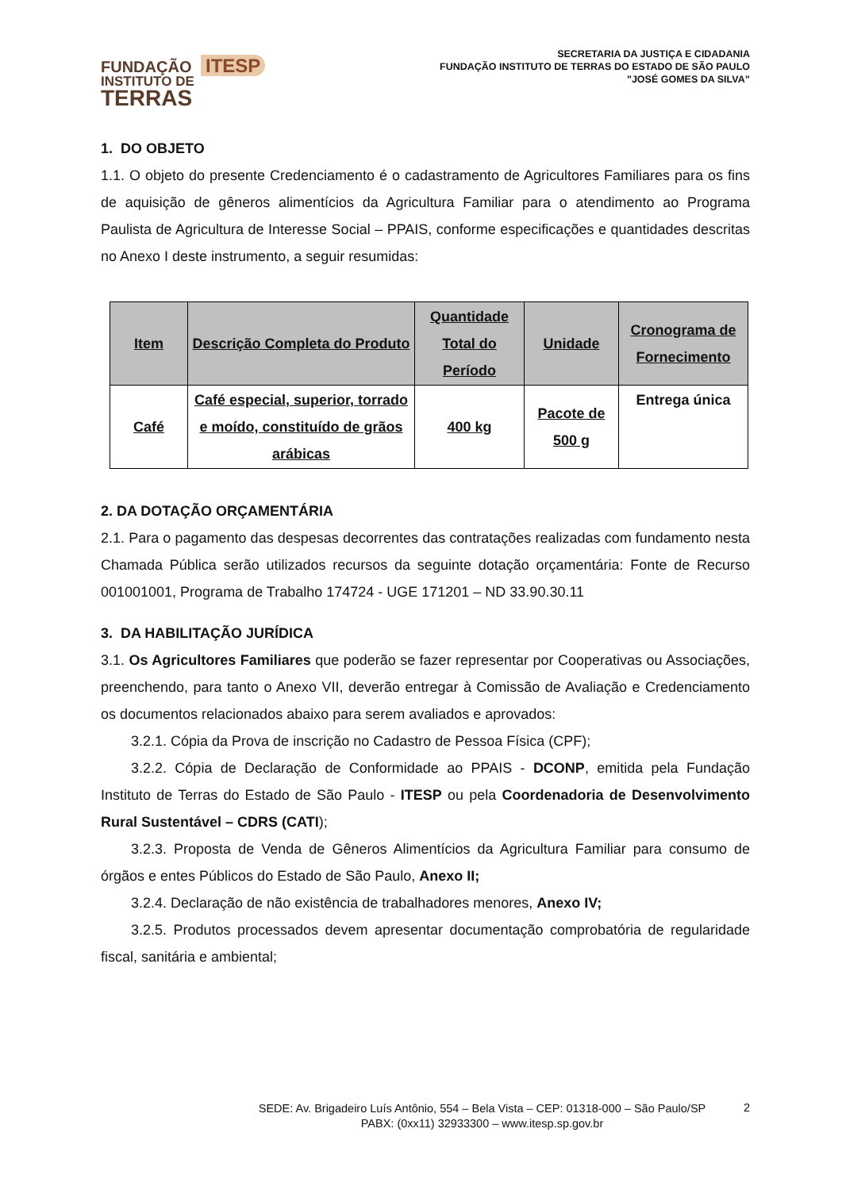FUNDAÇÃO ITESP
INSTITUTO DE
TERRAS
SECRETARIA DA JUSTIÇA E CIDADANIA
FUNDAÇÃO INSTITUTO DE TERRAS DO ESTADO DE SÃO PAULO
"JOSÉ GOMES DA SILVA”
1. DO OBJETO
1.1. O objeto do presente Credenciamento é o cadastramento de Agricultores Familiares para os fins de aquisição de gêneros alimentícios da Agricultura Familiar para o atendimento ao Programa Paulista de Agricultura de Interesse Social – PPAIS, conforme especificações e quantidades descritas no Anexo I deste instrumento, a seguir resumidas:
| Item | Descrição Completa do Produto | Quantidade Total do Período | Unidade | Cronograma de Fornecimento |
| --- | --- | --- | --- | --- |
| Café | Café especial, superior, torrado e moído, constituído de grãos arábicas | 400 kg | Pacote de 500 g | Entrega única |
2. DA DOTAÇÃO ORÇAMENTÁRIA
2.1. Para o pagamento das despesas decorrentes das contratações realizadas com fundamento nesta Chamada Pública serão utilizados recursos da seguinte dotação orçamentária: Fonte de Recurso 001001001, Programa de Trabalho 174724 - UGE 171201 – ND 33.90.30.11
3. DA HABILITAÇÃO JURÍDICA
3.1. Os Agricultores Familiares que poderão se fazer representar por Cooperativas ou Associações, preenchendo, para tanto o Anexo VII, deverão entregar à Comissão de Avaliação e Credenciamento os documentos relacionados abaixo para serem avaliados e aprovados:
3.2.1. Cópia da Prova de inscrição no Cadastro de Pessoa Física (CPF);
3.2.2. Cópia de Declaração de Conformidade ao PPAIS - DCONP, emitida pela Fundação Instituto de Terras do Estado de São Paulo - ITESP ou pela Coordenadoria de Desenvolvimento Rural Sustentável – CDRS (CATI);
3.2.3. Proposta de Venda de Gêneros Alimentícios da Agricultura Familiar para consumo de órgãos e entes Públicos do Estado de São Paulo, Anexo II;
3.2.4. Declaração de não existência de trabalhadores menores, Anexo IV;
3.2.5. Produtos processados devem apresentar documentação comprobatória de regularidade fiscal, sanitária e ambiental;
SEDE: Av. Brigadeiro Luís Antônio, 554 – Bela Vista – CEP: 01318-000 – São Paulo/SP
PABX: (0xx11) 32933300 – www.itesp.sp.gov.br
2